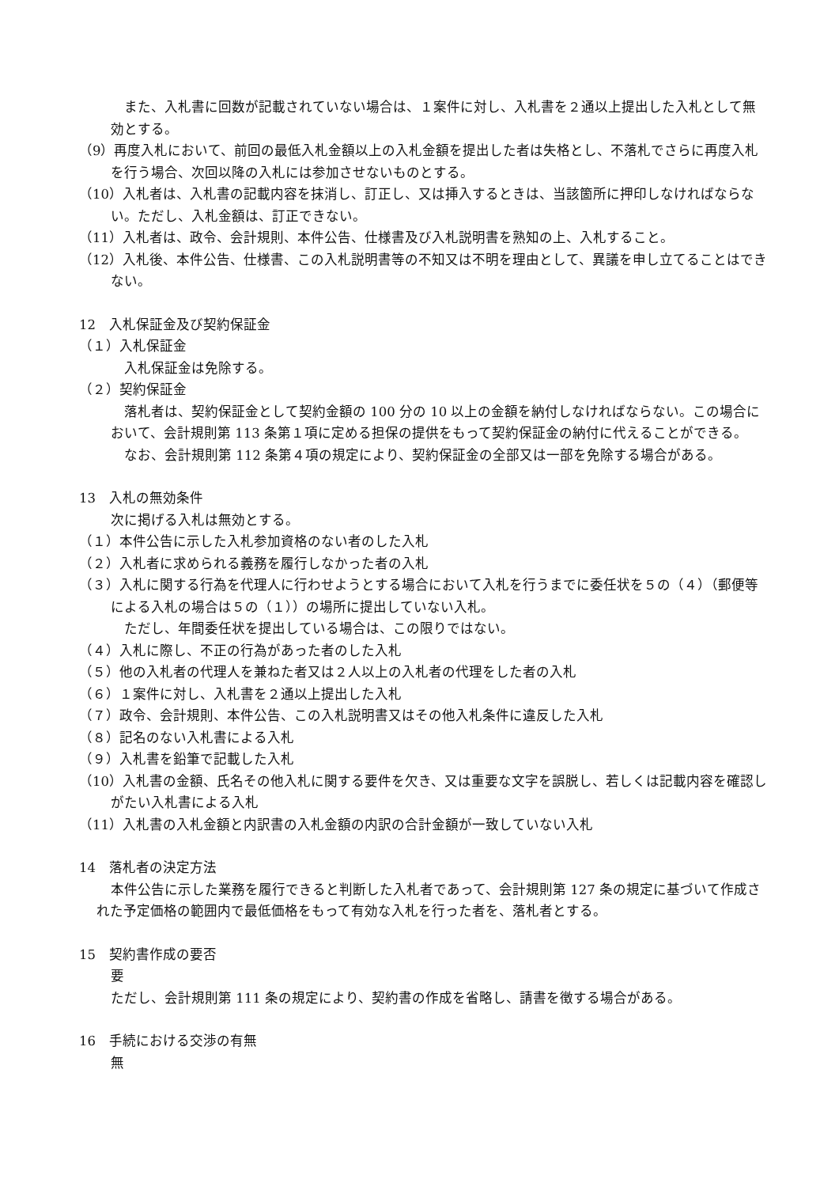また、入札書に回数が記載されていない場合は、１案件に対し、入札書を２通以上提出した入札として無効とする。
（9）再度入札において、前回の最低入札金額以上の入札金額を提出した者は失格とし、不落札でさらに再度入札を行う場合、次回以降の入札には参加させないものとする。
（10）入札者は、入札書の記載内容を抹消し、訂正し、又は挿入するときは、当該箇所に押印しなければならない。ただし、入札金額は、訂正できない。
（11）入札者は、政令、会計規則、本件公告、仕様書及び入札説明書を熟知の上、入札すること。
（12）入札後、本件公告、仕様書、この入札説明書等の不知又は不明を理由として、異議を申し立てることはできない。
12　入札保証金及び契約保証金
（１）入札保証金
入札保証金は免除する。
（２）契約保証金
落札者は、契約保証金として契約金額の 100 分の 10 以上の金額を納付しなければならない。この場合において、会計規則第 113 条第１項に定める担保の提供をもって契約保証金の納付に代えることができる。
なお、会計規則第 112 条第４項の規定により、契約保証金の全部又は一部を免除する場合がある。
13　入札の無効条件
次に掲げる入札は無効とする。
（１）本件公告に示した入札参加資格のない者のした入札
（２）入札者に求められる義務を履行しなかった者の入札
（３）入札に関する行為を代理人に行わせようとする場合において入札を行うまでに委任状を５の（４）（郵便等による入札の場合は５の（１））の場所に提出していない入札。
ただし、年間委任状を提出している場合は、この限りではない。
（４）入札に際し、不正の行為があった者のした入札
（５）他の入札者の代理人を兼ねた者又は２人以上の入札者の代理をした者の入札
（６）１案件に対し、入札書を２通以上提出した入札
（７）政令、会計規則、本件公告、この入札説明書又はその他入札条件に違反した入札
（８）記名のない入札書による入札
（９）入札書を鉛筆で記載した入札
（10）入札書の金額、氏名その他入札に関する要件を欠き、又は重要な文字を誤脱し、若しくは記載内容を確認しがたい入札書による入札
（11）入札書の入札金額と内訳書の入札金額の内訳の合計金額が一致していない入札
14　落札者の決定方法
本件公告に示した業務を履行できると判断した入札者であって、会計規則第 127 条の規定に基づいて作成された予定価格の範囲内で最低価格をもって有効な入札を行った者を、落札者とする。
15　契約書作成の要否
要
ただし、会計規則第 111 条の規定により、契約書の作成を省略し、請書を徴する場合がある。
16　手続における交渉の有無
無